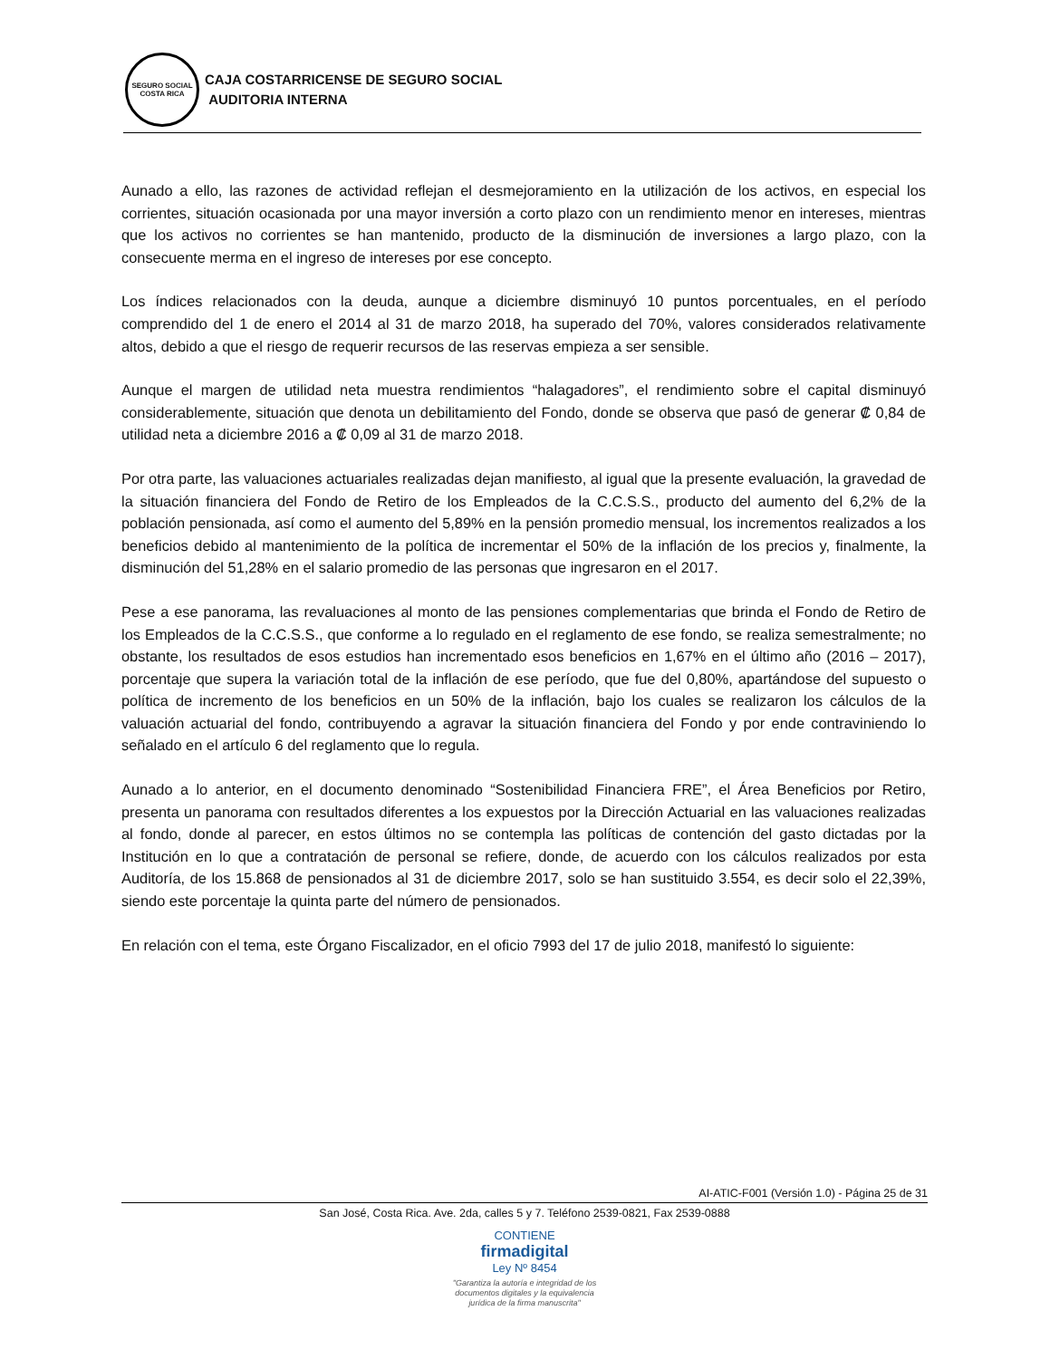SEGURO SOCIAL
COSTA RICA
CAJA COSTARRICENSE DE SEGURO SOCIAL
AUDITORIA INTERNA
Aunado a ello, las razones de actividad reflejan el desmejoramiento en la utilización de los activos, en especial los corrientes, situación ocasionada por una mayor inversión a corto plazo con un rendimiento menor en intereses, mientras que los activos no corrientes se han mantenido, producto de la disminución de inversiones a largo plazo, con la consecuente merma en el ingreso de intereses por ese concepto.
Los índices relacionados con la deuda, aunque a diciembre disminuyó 10 puntos porcentuales, en el período comprendido del 1 de enero el 2014 al 31 de marzo 2018, ha superado del 70%, valores considerados relativamente altos, debido a que el riesgo de requerir recursos de las reservas empieza a ser sensible.
Aunque el margen de utilidad neta muestra rendimientos “halagadores”, el rendimiento sobre el capital disminuyó considerablemente, situación que denota un debilitamiento del Fondo, donde se observa que pasó de generar ₡ 0,84 de utilidad neta a diciembre 2016 a ₡ 0,09 al 31 de marzo 2018.
Por otra parte, las valuaciones actuariales realizadas dejan manifiesto, al igual que la presente evaluación, la gravedad de la situación financiera del Fondo de Retiro de los Empleados de la C.C.S.S., producto del aumento del 6,2% de la población pensionada, así como el aumento del 5,89% en la pensión promedio mensual, los incrementos realizados a los beneficios debido al mantenimiento de la política de incrementar el 50% de la inflación de los precios y, finalmente, la disminución del 51,28% en el salario promedio de las personas que ingresaron en el 2017.
Pese a ese panorama, las revaluaciones al monto de las pensiones complementarias que brinda el Fondo de Retiro de los Empleados de la C.C.S.S., que conforme a lo regulado en el reglamento de ese fondo, se realiza semestralmente; no obstante, los resultados de esos estudios han incrementado esos beneficios en 1,67% en el último año (2016 – 2017), porcentaje que supera la variación total de la inflación de ese período, que fue del 0,80%, apartándose del supuesto o política de incremento de los beneficios en un 50% de la inflación, bajo los cuales se realizaron los cálculos de la valuación actuarial del fondo, contribuyendo a agravar la situación financiera del Fondo y por ende contraviniendo lo señalado en el artículo 6 del reglamento que lo regula.
Aunado a lo anterior, en el documento denominado “Sostenibilidad Financiera FRE”, el Área Beneficios por Retiro, presenta un panorama con resultados diferentes a los expuestos por la Dirección Actuarial en las valuaciones realizadas al fondo, donde al parecer, en estos últimos no se contempla las políticas de contención del gasto dictadas por la Institución en lo que a contratación de personal se refiere, donde, de acuerdo con los cálculos realizados por esta Auditoría, de los 15.868 de pensionados al 31 de diciembre 2017, solo se han sustituido 3.554, es decir solo el 22,39%, siendo este porcentaje la quinta parte del número de pensionados.
En relación con el tema, este Órgano Fiscalizador, en el oficio 7993 del 17 de julio 2018, manifestó lo siguiente:
AI-ATIC-F001 (Versión 1.0) - Página 25 de 31
San José, Costa Rica. Ave. 2da, calles 5 y 7. Teléfono 2539-0821, Fax 2539-0888
CONTIENE
firmadigital
Ley Nº 8454
"Garantiza la autoría e integridad de los
documentos digitales y la equivalencia
jurídica de la firma manuscrita"